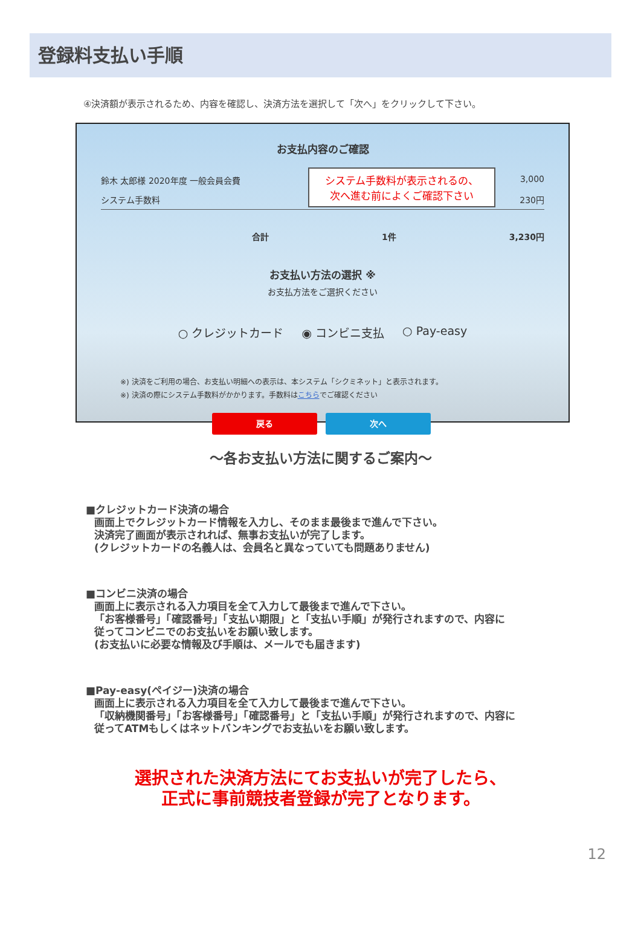登録料支払い手順
④決済額が表示されるため、内容を確認し、決済方法を選択して「次へ」をクリックして下さい。
お支払内容のご確認
鈴木 太郎様 2020年度 一般会員会費 3,000
システム手数料 230円
システム手数料が表示されるの、
次へ進む前によくご確認下さい
合計 1件 3,230円
お支払い方法の選択 ※
お支払方法をご選択ください
○ クレジットカード ◉ コンビニ支払 ○ Pay-easy
※) 決済をご利用の場合、お支払い明細への表示は、本システム「シクミネット」と表示されます。
※) 決済の際にシステム手数料がかかります。手数料はこちらでご確認ください
戻る 次へ
～各お支払い方法に関するご案内～
■クレジットカード決済の場合
画面上でクレジットカード情報を入力し、そのまま最後まで進んで下さい。
決済完了画面が表示されれば、無事お支払いが完了します。
(クレジットカードの名義人は、会員名と異なっていても問題ありません)
■コンビニ決済の場合
画面上に表示される入力項目を全て入力して最後まで進んで下さい。
「お客様番号」「確認番号」「支払い期限」と「支払い手順」が発行されますので、内容に
従ってコンビニでのお支払いをお願い致します。
(お支払いに必要な情報及び手順は、メールでも届きます)
■Pay-easy(ペイジー)決済の場合
画面上に表示される入力項目を全て入力して最後まで進んで下さい。
「収納機関番号」「お客様番号」「確認番号」と「支払い手順」が発行されますので、内容に
従ってATMもしくはネットバンキングでお支払いをお願い致します。
選択された決済方法にてお支払いが完了したら、
正式に事前競技者登録が完了となります。
12